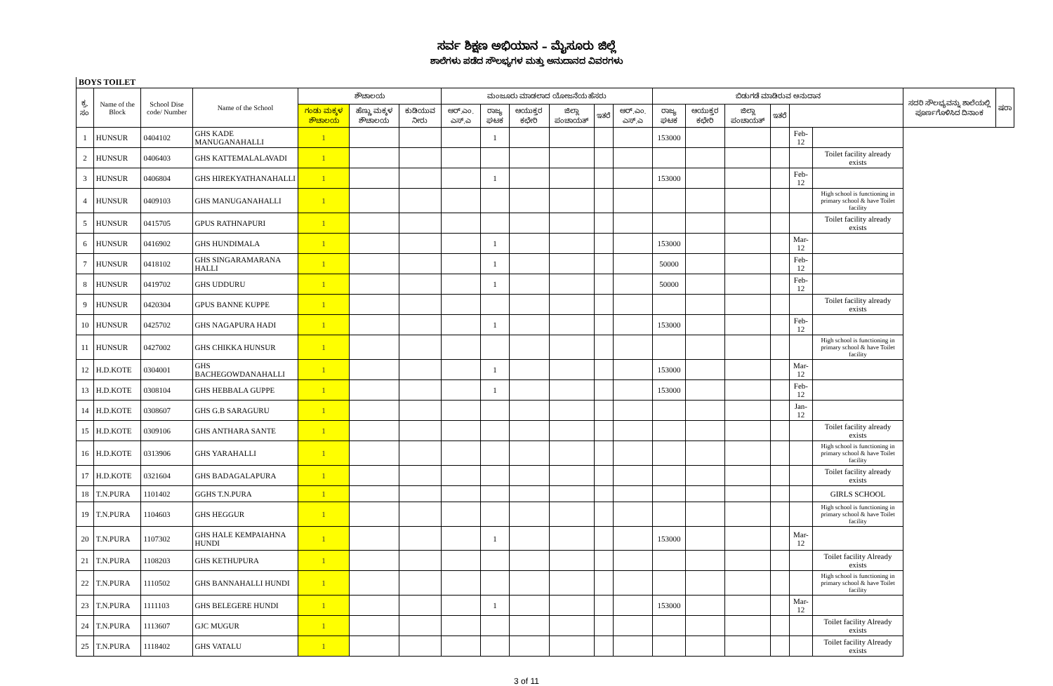ಸರ್ವ ಶಿಕ್ಷಣ ಅಭಿಯಾನ – ಮೈಸೂರು ಜಿಲ್ಲೆ
ಶಾಲೆಗಳು ಪಡೆದ ಸೌಲಭ್ಯಗಳ ಮತ್ತು ಅನುದಾನದ ವಿವರಗಳು
BOYS TOILET
| ಕ್ರ. ಸಂ | Name of the Block | School Dise code/ Number | Name of the School | ಶೌಚಾಲಯ | | | ಮಂಜೂರು ಮಾಡಲಾದ ಯೋಜನೆಯ ಹೆಸರು | | | | | | ಬಿಡುಗಡೆ ಮಾಡಿರುವ ಅನುದಾನ | | | | | | ಸದರಿ ಸೌಲಭ್ಯವನ್ನು ಶಾಲೆಯಲ್ಲಿ ಪೂರ್ಣಗೊಳಿಸಿದ ದಿನಾಂಕ | ಷರಾ |
| --- | --- | --- | --- | --- | --- | --- | --- | --- | --- | --- | --- | --- | --- | --- | --- | --- | --- | --- | --- | --- |
| | | | | ಗಂಡು ಮಕ್ಕಳ ಶೌಚಾಲಯ | ಹೆಣ್ಣು ಮಕ್ಕಳ ಶೌಚಾಲಯ | ಕುಡಿಯುವ ನೀರು | ಆರ್.ಎಂ. ಎಸ್.ಎ | ರಾಜ್ಯ ಘಟಕ | ಆಯುಕ್ತರ ಕಛೇರಿ | ಜಿಲ್ಲಾ ಪಂಚಾಯತ್ | ಇತರೆ | ಆರ್.ಎಂ. ಎಸ್.ಎ | ರಾಜ್ಯ ಘಟಕ | ಆಯುಕ್ತರ ಕಛೇರಿ | ಜಿಲ್ಲಾ ಪಂಚಾಯತ್ | ಇತರೆ | | | | |
| 1 | HUNSUR | 0404102 | GHS KADE MANUGANAHALLI | 1 | | | | 1 | | | | | 153000 | | | | Feb-12 | | | |
| 2 | HUNSUR | 0406403 | GHS KATTEMALALAVADI | 1 | | | | | | | | | | | | | | Toilet facility already exists | | |
| 3 | HUNSUR | 0406804 | GHS HIREKYATHANAHALLI | 1 | | | | 1 | | | | | 153000 | | | | Feb-12 | | | |
| 4 | HUNSUR | 0409103 | GHS MANUGANAHALLI | 1 | | | | | | | | | | | | | | High school is functioning in primary school & have Toilet facility | | |
| 5 | HUNSUR | 0415705 | GPUS RATHNAPURI | 1 | | | | | | | | | | | | | | Toilet facility already exists | | |
| 6 | HUNSUR | 0416902 | GHS HUNDIMALA | 1 | | | | 1 | | | | | 153000 | | | | Mar-12 | | | |
| 7 | HUNSUR | 0418102 | GHS SINGARAMARANA HALLI | 1 | | | | 1 | | | | | 50000 | | | | Feb-12 | | | |
| 8 | HUNSUR | 0419702 | GHS UDDURU | 1 | | | | 1 | | | | | 50000 | | | | Feb-12 | | | |
| 9 | HUNSUR | 0420304 | GPUS BANNE KUPPE | 1 | | | | | | | | | | | | | | Toilet facility already exists | | |
| 10 | HUNSUR | 0425702 | GHS NAGAPURA HADI | 1 | | | | 1 | | | | | 153000 | | | | Feb-12 | | | |
| 11 | HUNSUR | 0427002 | GHS CHIKKA HUNSUR | 1 | | | | | | | | | | | | | | High school is functioning in primary school & have Toilet facility | | |
| 12 | H.D.KOTE | 0304001 | GHS BACHEGOWDANAHALLI | 1 | | | | 1 | | | | | 153000 | | | | Mar-12 | | | |
| 13 | H.D.KOTE | 0308104 | GHS HEBBALA GUPPE | 1 | | | | 1 | | | | | 153000 | | | | Feb-12 | | | |
| 14 | H.D.KOTE | 0308607 | GHS G.B SARAGURU | 1 | | | | | | | | | | | | | Jan-12 | | | |
| 15 | H.D.KOTE | 0309106 | GHS ANTHARA SANTE | 1 | | | | | | | | | | | | | | Toilet facility already exists | | |
| 16 | H.D.KOTE | 0313906 | GHS YARAHALLI | 1 | | | | | | | | | | | | | | High school is functioning in primary school & have Toilet facility | | |
| 17 | H.D.KOTE | 0321604 | GHS BADAGALAPURA | 1 | | | | | | | | | | | | | | Toilet facility already exists | | |
| 18 | T.N.PURA | 1101402 | GGHS T.N.PURA | 1 | | | | | | | | | | | | | | GIRLS SCHOOL | | |
| 19 | T.N.PURA | 1104603 | GHS HEGGUR | 1 | | | | | | | | | | | | | | High school is functioning in primary school & have Toilet facility | | |
| 20 | T.N.PURA | 1107302 | GHS HALE KEMPAIAHNA HUNDI | 1 | | | | 1 | | | | | 153000 | | | | Mar-12 | | | |
| 21 | T.N.PURA | 1108203 | GHS KETHUPURA | 1 | | | | | | | | | | | | | | Toilet facility Already exists | | |
| 22 | T.N.PURA | 1110502 | GHS BANNAHALLI HUNDI | 1 | | | | | | | | | | | | | | High school is functioning in primary school & have Toilet facility | | |
| 23 | T.N.PURA | 1111103 | GHS BELEGERE HUNDI | 1 | | | | 1 | | | | | 153000 | | | | Mar-12 | | | |
| 24 | T.N.PURA | 1113607 | GJC MUGUR | 1 | | | | | | | | | | | | | | Toilet facility Already exists | | |
| 25 | T.N.PURA | 1118402 | GHS VATALU | 1 | | | | | | | | | | | | | | Toilet facility Already exists | | |
3 of 11